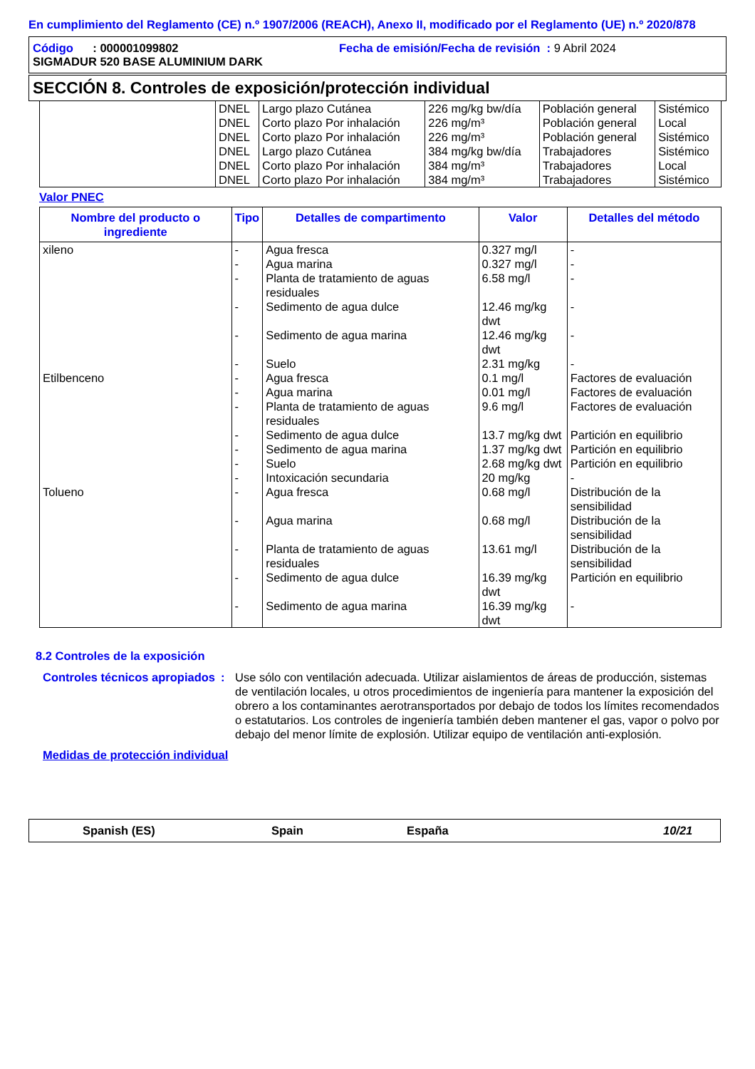En cumplimiento del Reglamento (CE) n.º 1907/2006 (REACH), Anexo II, modificado por el Reglamento (UE) n.º 2020/878
Código : 000001099802 Fecha de emisión/Fecha de revisión : 9 Abril 2024
SIGMADUR 520 BASE ALUMINIUM DARK
SECCIÓN 8. Controles de exposición/protección individual
| | DNEL | Largo plazo Cutánea | 226 mg/kg bw/día | Población general | Sistémico |
| | DNEL | Corto plazo Por inhalación | 226 mg/m³ | Población general | Local |
| | DNEL | Corto plazo Por inhalación | 226 mg/m³ | Población general | Sistémico |
| | DNEL | Largo plazo Cutánea | 384 mg/kg bw/día | Trabajadores | Sistémico |
| | DNEL | Corto plazo Por inhalación | 384 mg/m³ | Trabajadores | Local |
| | DNEL | Corto plazo Por inhalación | 384 mg/m³ | Trabajadores | Sistémico |
Valor PNEC
| Nombre del producto o ingrediente | Tipo | Detalles de compartimento | Valor | Detalles del método |
| --- | --- | --- | --- | --- |
| xileno | - | Agua fresca | 0.327 mg/l | - |
| | - | Agua marina | 0.327 mg/l | - |
| | - | Planta de tratamiento de aguas residuales | 6.58 mg/l | - |
| | - | Sedimento de agua dulce | 12.46 mg/kg dwt | - |
| | - | Sedimento de agua marina | 12.46 mg/kg dwt | - |
| | - | Suelo | 2.31 mg/kg | - |
| Etilbenceno | - | Agua fresca | 0.1 mg/l | Factores de evaluación |
| | - | Agua marina | 0.01 mg/l | Factores de evaluación |
| | - | Planta de tratamiento de aguas residuales | 9.6 mg/l | Factores de evaluación |
| | - | Sedimento de agua dulce | 13.7 mg/kg dwt | Partición en equilibrio |
| | - | Sedimento de agua marina | 1.37 mg/kg dwt | Partición en equilibrio |
| | - | Suelo | 2.68 mg/kg dwt | Partición en equilibrio |
| | - | Intoxicación secundaria | 20 mg/kg | - |
| Tolueno | - | Agua fresca | 0.68 mg/l | Distribución de la sensibilidad |
| | - | Agua marina | 0.68 mg/l | Distribución de la sensibilidad |
| | - | Planta de tratamiento de aguas residuales | 13.61 mg/l | Distribución de la sensibilidad |
| | - | Sedimento de agua dulce | 16.39 mg/kg dwt | Partición en equilibrio |
| | - | Sedimento de agua marina | 16.39 mg/kg dwt | - |
8.2 Controles de la exposición
Controles técnicos apropiados
: Use sólo con ventilación adecuada. Utilizar aislamientos de áreas de producción, sistemas de ventilación locales, u otros procedimientos de ingeniería para mantener la exposición del obrero a los contaminantes aerotransportados por debajo de todos los límites recomendados o estatutarios. Los controles de ingeniería también deben mantener el gas, vapor o polvo por debajo del menor límite de explosión. Utilizar equipo de ventilación anti-explosión.
Medidas de protección individual
Spanish (ES) Spain España 10/21